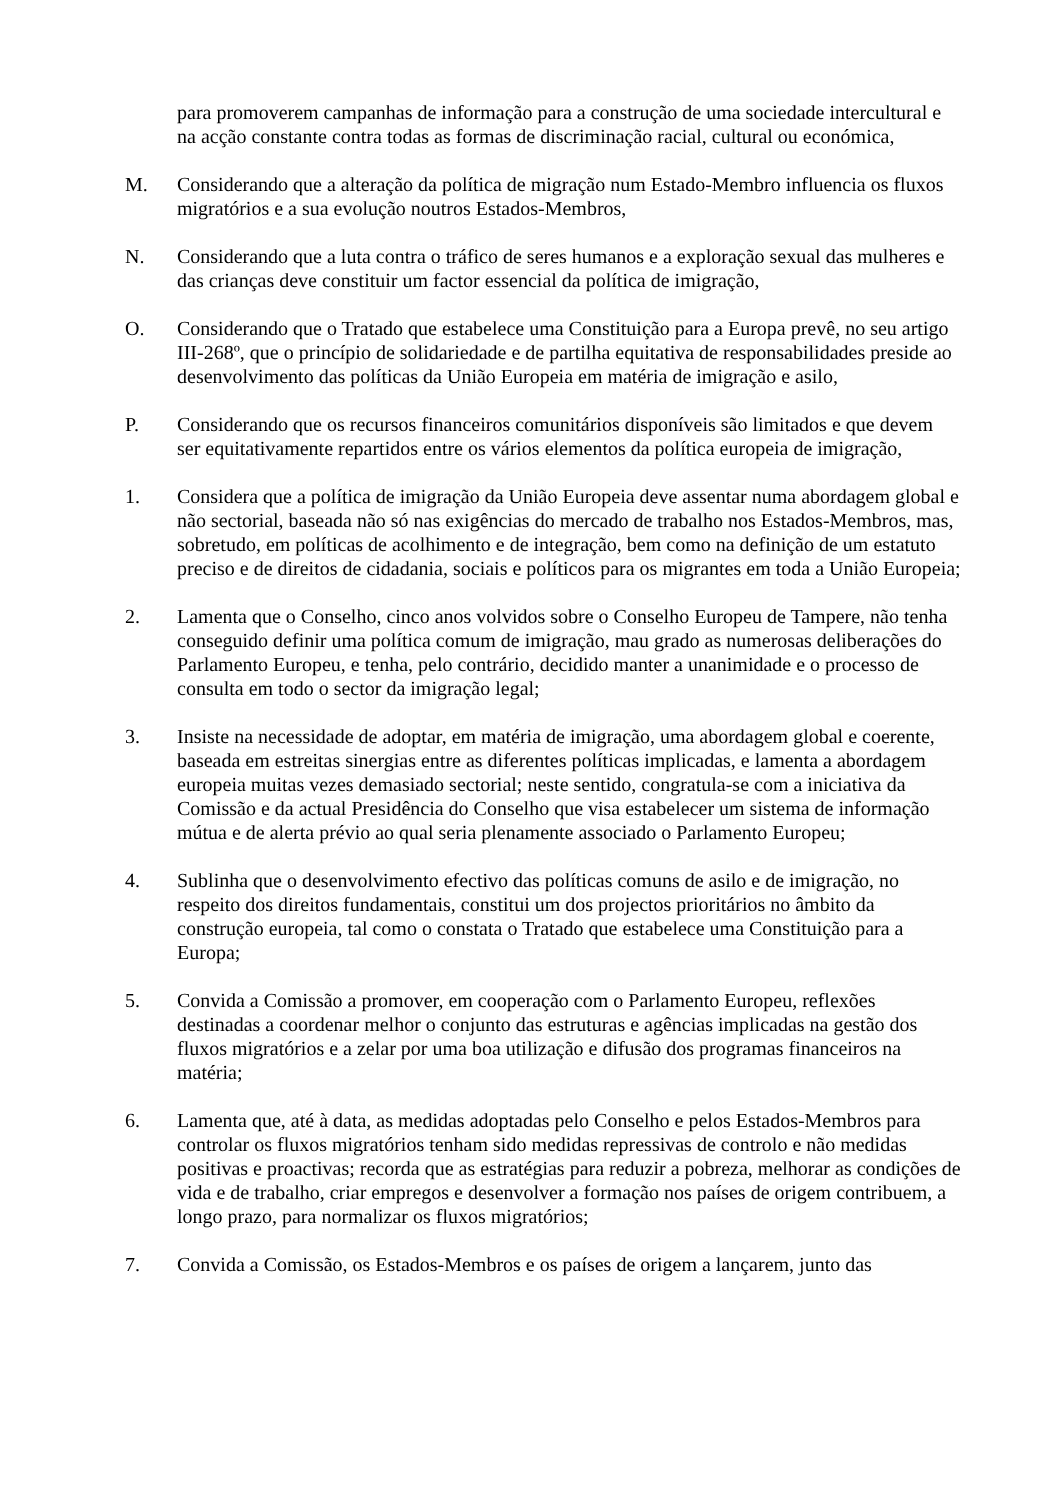para promoverem campanhas de informação para a construção de uma sociedade intercultural e na acção constante contra todas as formas de discriminação racial, cultural ou económica,
M. Considerando que a alteração da política de migração num Estado-Membro influencia os fluxos migratórios e a sua evolução noutros Estados-Membros,
N. Considerando que a luta contra o tráfico de seres humanos e a exploração sexual das mulheres e das crianças deve constituir um factor essencial da política de imigração,
O. Considerando que o Tratado que estabelece uma Constituição para a Europa prevê, no seu artigo III-268º, que o princípio de solidariedade e de partilha equitativa de responsabilidades preside ao desenvolvimento das políticas da União Europeia em matéria de imigração e asilo,
P. Considerando que os recursos financeiros comunitários disponíveis são limitados e que devem ser equitativamente repartidos entre os vários elementos da política europeia de imigração,
1. Considera que a política de imigração da União Europeia deve assentar numa abordagem global e não sectorial, baseada não só nas exigências do mercado de trabalho nos Estados-Membros, mas, sobretudo, em políticas de acolhimento e de integração, bem como na definição de um estatuto preciso e de direitos de cidadania, sociais e políticos para os migrantes em toda a União Europeia;
2. Lamenta que o Conselho, cinco anos volvidos sobre o Conselho Europeu de Tampere, não tenha conseguido definir uma política comum de imigração, mau grado as numerosas deliberações do Parlamento Europeu, e tenha, pelo contrário, decidido manter a unanimidade e o processo de consulta em todo o sector da imigração legal;
3. Insiste na necessidade de adoptar, em matéria de imigração, uma abordagem global e coerente, baseada em estreitas sinergias entre as diferentes políticas implicadas, e lamenta a abordagem europeia muitas vezes demasiado sectorial; neste sentido, congratula-se com a iniciativa da Comissão e da actual Presidência do Conselho que visa estabelecer um sistema de informação mútua e de alerta prévio ao qual seria plenamente associado o Parlamento Europeu;
4. Sublinha que o desenvolvimento efectivo das políticas comuns de asilo e de imigração, no respeito dos direitos fundamentais, constitui um dos projectos prioritários no âmbito da construção europeia, tal como o constata o Tratado que estabelece uma Constituição para a Europa;
5. Convida a Comissão a promover, em cooperação com o Parlamento Europeu, reflexões destinadas a coordenar melhor o conjunto das estruturas e agências implicadas na gestão dos fluxos migratórios e a zelar por uma boa utilização e difusão dos programas financeiros na matéria;
6. Lamenta que, até à data, as medidas adoptadas pelo Conselho e pelos Estados-Membros para controlar os fluxos migratórios tenham sido medidas repressivas de controlo e não medidas positivas e proactivas; recorda que as estratégias para reduzir a pobreza, melhorar as condições de vida e de trabalho, criar empregos e desenvolver a formação nos países de origem contribuem, a longo prazo, para normalizar os fluxos migratórios;
7. Convida a Comissão, os Estados-Membros e os países de origem a lançarem, junto das